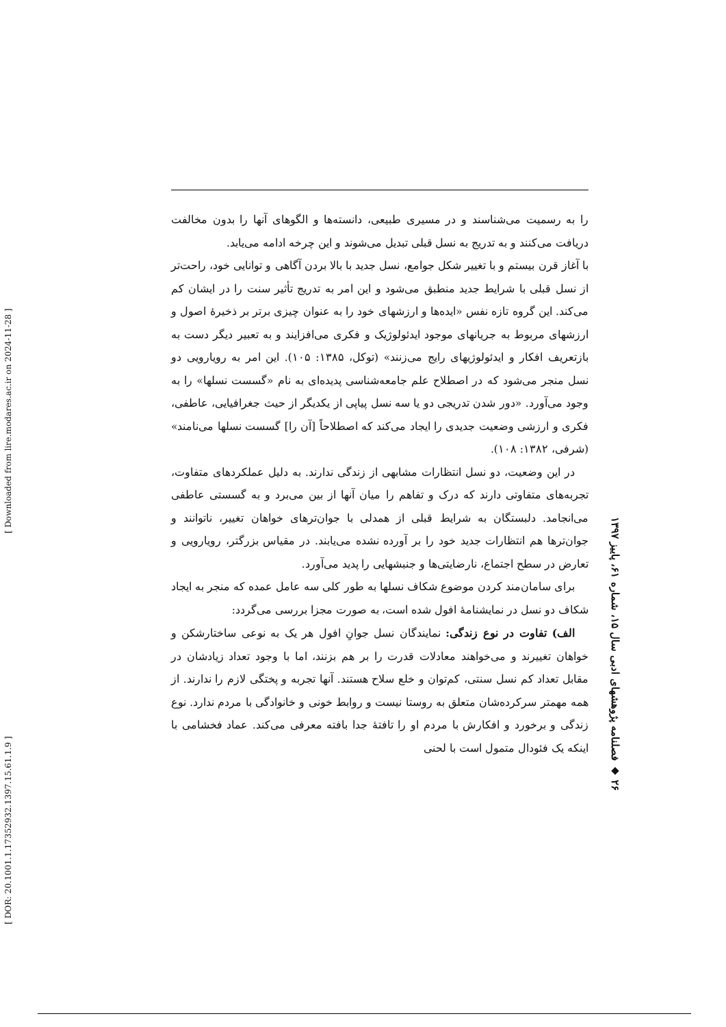[ DOR: 20.1001.1.17352932.1397.15.61.1.9 ] [ Downloaded from lire.modares.ac.ir on 2024-11-28 ]
را به رسمیت می‌شناسند و در مسیری طبیعی، دانسته‌ها و الگوهای آنها را بدون مخالفت دریافت می‌کنند و به تدریج به نسل قبلی تبدیل می‌شوند و این چرخه ادامه می‌یابد.
با آغاز قرن بیستم و با تغییر شکل جوامع، نسل جدید با بالا بردن آگاهی و توانایی خود، راحت‌تر از نسل قبلی با شرایط جدید منطبق می‌شود و این امر به تدریج تأثیر سنت را در ایشان کم می‌کند. این گروه تازه نفس «ایده‌ها و ارزشهای خود را به عنوان چیزی برتر بر ذخیرهٔ اصول و ارزشهای مربوط به جریانهای موجود ایدئولوژیک و فکری می‌افزایند و به تعبیر دیگر دست به بازتعریف افکار و ایدئولوژیهای رایج می‌زنند» (توکل، ۱۳۸۵: ۱۰۵). این امر به رویارویی دو نسل منجر می‌شود که در اصطلاح علم جامعه‌شناسی پدیده‌ای به نام «گسست نسلها» را به وجود می‌آورد. «دور شدن تدریجی دو یا سه نسل پیاپی از یکدیگر از حیث جغرافیایی، عاطفی، فکری و ارزشی وضعیت جدیدی را ایجاد می‌کند که اصطلاحاً [آن را] گسست نسلها می‌نامند» (شرفی، ۱۳۸۲: ۱۰۸).
در این وضعیت، دو نسل انتظارات مشابهی از زندگی ندارند. به دلیل عملکردهای متفاوت، تجربه‌های متفاوتی دارند که درک و تفاهم را میان آنها از بین می‌برد و به گسستی عاطفی می‌انجامد. دلبستگان به شرایط قبلی از همدلی با جوان‌ترهای خواهان تغییر، ناتوانند و جوان‌ترها هم انتظارات جدید خود را بر آورده نشده می‌یابند. در مقیاس بزرگتر، رویارویی و تعارض در سطح اجتماع، نارضایتی‌ها و جنبشهایی را پدید می‌آورد.
برای سامان‌مند کردن موضوع شکاف نسلها به طور کلی سه عامل عمده که منجر به ایجاد شکاف دو نسل در نمایشنامهٔ افول شده است، به صورت مجزا بررسی می‌گردد:
الف) تفاوت در نوع زندگی: نمایندگان نسل جوانِ افول هر یک به نوعی ساختارشکن و خواهان تغییرند و می‌خواهند معادلات قدرت را بر هم بزنند، اما با وجود تعداد زیادشان در مقابل تعداد کم نسل سنتی، کم‌توان و خلع سلاح هستند. آنها تجربه و پختگی لازم را ندارند. از همه مهمتر سرکرده‌شان متعلق به روستا نیست و روابط خونی و خانوادگی با مردم ندارد. نوع زندگی و برخورد و افکارش با مردم او را تافتهٔ جدا بافته معرفی می‌کند. عماد فخشامی با اینکه یک فئودال متمول است با لحنی
۲۶ ◆ فصلنامه پژوهشهای ادبی سال ۱۵، شماره ۶۱، پاییز ۱۳۹۷